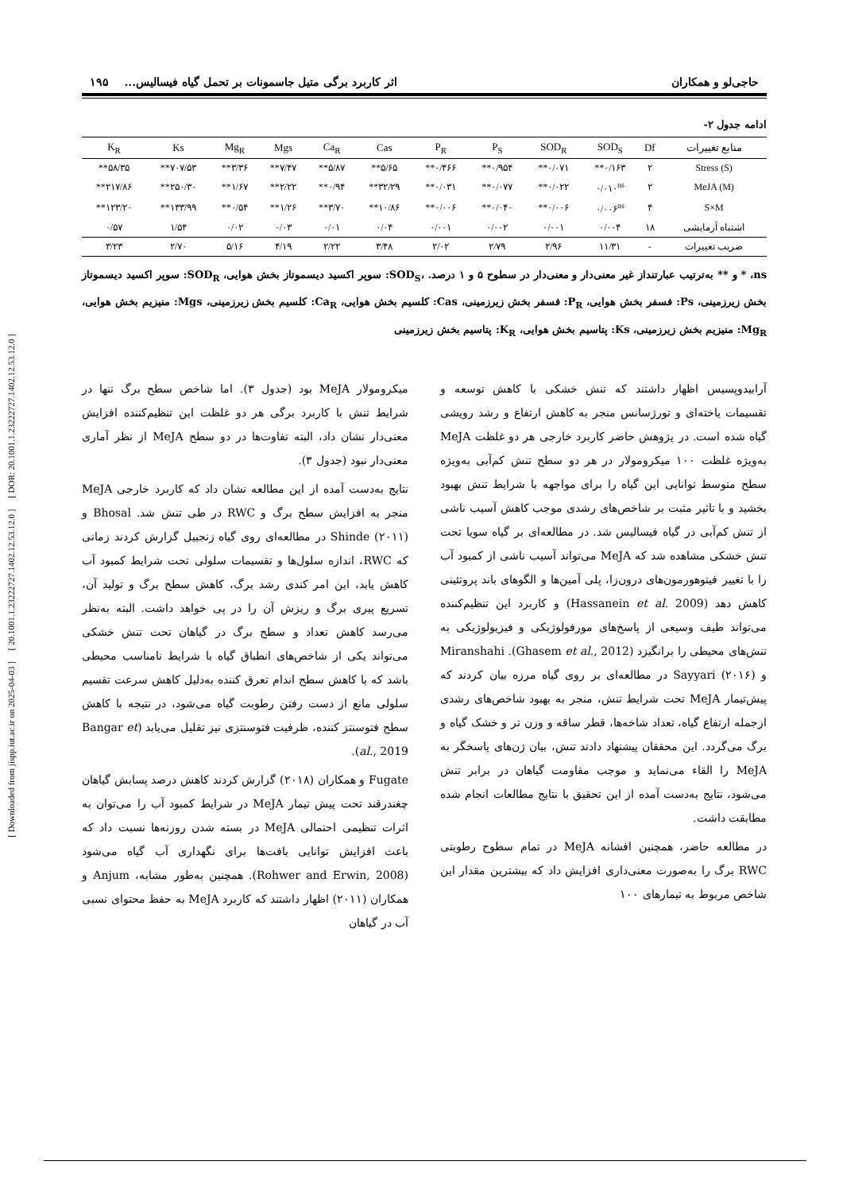[ Downloaded from jispp.iut.ac.ir on 2025-04-03 ] [ 20.1001.1.23222727.1402.12.53.12.0 ] [ DOR: 20.1001.1.23222727.1402.12.53.12.0 ]
حاجی‌لو و همکاران اثر کاربرد برگی متیل جاسمونات بر تحمل گیاه فیسالیس... ۱۹۵
ادامه جدول ۲-
| منابع تغییرات | Df | SOD<sub>S</sub> | SOD<sub>R</sub> | P<sub>S</sub> | P<sub>R</sub> | Cas | Ca<sub>R</sub> | Mgs | Mg<sub>R</sub> | Ks | K<sub>R</sub> |
| --- | --- | --- | --- | --- | --- | --- | --- | --- | --- | --- | --- |
| Stress (S) | ۲ | ۰/۱۶۳** | ۰/۰۷۱** | ۰/۹۵۴** | ۰/۴۶۶** | ۵/۶۵** | ۵/۸۷** | ۷/۴۷** | ۳/۳۶** | ۷۰۷/۵۳** | ۵۸/۳۵** |
| MeJA (M) | ۲ | ۰/۰۱۰<sup>ns</sup> | ۰/۰۲۲** | ۰/۰۷۷** | ۰/۰۳۱** | ۳۲/۲۹** | ۰/۹۴** | ۲/۲۲** | ۱/۶۷** | ۲۵۰/۳۰** | ۲۱۷/۸۶** |
| S×M | ۴ | ۰/۰۰۶<sup>ns</sup> | ۰/۰۰۶** | ۰/۰۴۰** | ۰/۰۰۶** | ۱۰/۸۶** | ۳/۷۰** | ۱/۲۶** | ۰/۵۴** | ۱۳۳/۹۹** | ۱۲۳/۲۰** |
| اشتباه آزمایشی | ۱۸ | ۰/۰۰۴ | ۰/۰۰۱ | ۰/۰۰۲ | ۰/۰۰۱ | ۰/۰۴ | ۰/۰۱ | ۰/۰۳ | ۰/۰۲ | ۱/۵۴ | ۰/۵۷ |
| ضریب تغییرات | - | ۱۱/۳۱ | ۲/۹۶ | ۲/۷۹ | ۲/۰۲ | ۳/۴۸ | ۲/۲۲ | ۴/۱۹ | ۵/۱۶ | ۲/۷۰ | ۳/۲۳ |
ns، * و ** به‌ترتیب عبارتنداز غیر معنی‌دار و معنی‌دار در سطوح ۵ و ۱ درصد. ،SOD<sub>S</sub>: سوپر اکسید دیسموتاز بخش هوایی، SOD<sub>R</sub>: سوپر اکسید دیسموتاز بخش زیرزمینی، Ps: فسفر بخش هوایی، P<sub>R</sub>: فسفر بخش زیرزمینی، Cas: کلسیم بخش هوایی، Ca<sub>R</sub>: کلسیم بخش زیرزمینی، Mgs: منیزیم بخش هوایی، Mg<sub>R</sub>: منیزیم بخش زیرزمینی، Ks: پتاسیم بخش هوایی، K<sub>R</sub>: پتاسیم بخش زیرزمینی
آرابیدوپسیس اظهار داشتند که تنش خشکی با کاهش توسعه و تقسیمات یاخته‌ای و تورژسانس منجر به کاهش ارتفاع و رشد رویشی گیاه شده است. در پژوهش حاضر کاربرد خارجی هر دو غلظت MeJA به‌ویژه غلظت ۱۰۰ میکرومولار در هر دو سطح تنش کم‌آبی به‌ویژه سطح متوسط توانایی این گیاه را برای مواجهه با شرایط تنش بهبود بخشید و با تاثیر مثبت بر شاخص‌های رشدی موجب کاهش آسیب ناشی از تنش کم‌آبی در گیاه فیسالیس شد. در مطالعه‌ای بر گیاه سویا تحت تنش خشکی مشاهده شد که MeJA می‌تواند آسیب ناشی از کمبود آب را با تغییر فیتوهورمون‌های درون‌زا، پلی آمین‌ها و الگوهای باند پروتئینی کاهش دهد (Hassanein et al. 2009) و کاربرد این تنظیم‌کننده می‌تواند طیف وسیعی از پاسخ‌های مورفولوژیکی و فیزیولوژیکی به تنش‌های محیطی را برانگیزد (Ghasem et al., 2012). Miranshahi و Sayyari (۲۰۱۶) در مطالعه‌ای بر روی گیاه مرزه بیان کردند که پیش‌تیمار MeJA تحت شرایط تنش، منجر به بهبود شاخص‌های رشدی ازجمله ارتفاع گیاه، تعداد شاخه‌ها، قطر ساقه و وزن تر و خشک گیاه و برگ می‌گردد. این محققان پیشنهاد دادند تنش، بیان ژن‌های پاسخگر به MeJA را القاء می‌نماید و موجب مقاومت گیاهان در برابر تنش می‌شود، نتایج به‌دست آمده از این تحقیق با نتایج مطالعات انجام شده مطابقت داشت.
در مطالعه حاضر، همچنین افشانه MeJA در تمام سطوح رطوبتی RWC برگ را به‌صورت معنی‌داری افزایش داد که بیشترین مقدار این شاخص مربوط به تیمارهای ۱۰۰
میکرومولار MeJA بود (جدول ۳). اما شاخص سطح برگ تنها در شرایط تنش با کاربرد برگی هر دو غلظت این تنظیم‌کننده افزایش معنی‌دار نشان داد، البته تفاوت‌ها در دو سطح MeJA از نظر آماری معنی‌دار نبود (جدول ۳).
نتایج به‌دست آمده از این مطالعه نشان داد که کاربرد خارجی MeJA منجر به افزایش سطح برگ و RWC در طی تنش شد. Bhosal و Shinde (۲۰۱۱) در مطالعه‌ای روی گیاه زنجبیل گزارش کردند زمانی که RWC، اندازه سلول‌ها و تقسیمات سلولی تحت شرایط کمبود آب کاهش یابد، این امر کندی رشد برگ، کاهش سطح برگ و تولید آن، تسریع پیری برگ و ریزش آن را در پی خواهد داشت. البته به‌نظر می‌رسد کاهش تعداد و سطح برگ در گیاهان تحت تنش خشکی می‌تواند یکی از شاخص‌های انطباق گیاه با شرایط نامناسب محیطی باشد که با کاهش سطح اندام تعرق کننده به‌دلیل کاهش سرعت تقسیم سلولی مانع از دست رفتن رطوبت گیاه می‌شود، در نتیجه با کاهش سطح فتوسنتز کننده، ظرفیت فتوسنتزی نیز تقلیل می‌یابد (Bangar et al., 2019).
Fugate و همکاران (۲۰۱۸) گزارش کردند کاهش درصد پسابش گیاهان چغندرقند تحت پیش تیمار MeJA در شرایط کمبود آب را می‌توان به اثرات تنظیمی احتمالی MeJA در بسته شدن روزنه‌ها نسبت داد که باعث افزایش توانایی بافت‌ها برای نگهداری آب گیاه می‌شود (Rohwer and Erwin, 2008). همچنین به‌طور مشابه، Anjum و همکاران (۲۰۱۱) اظهار داشتند که کاربرد MeJA به حفظ محتوای نسبی آب در گیاهان